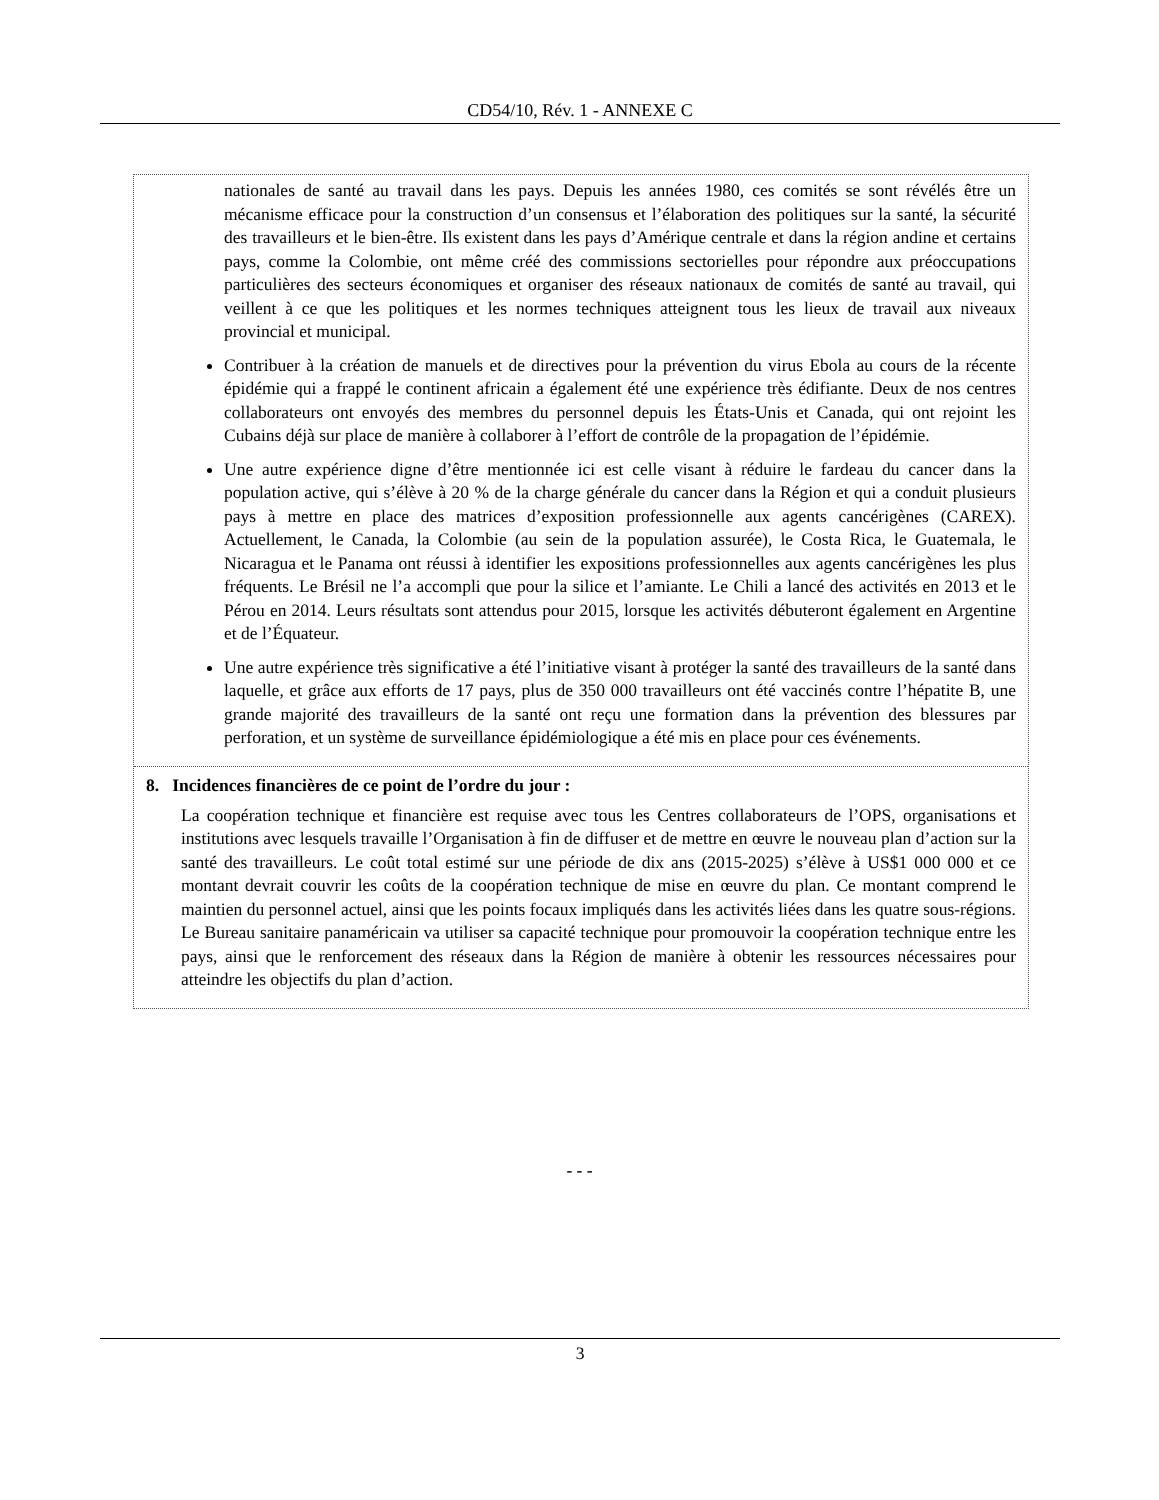CD54/10, Rév. 1 - ANNEXE C
nationales de santé au travail dans les pays. Depuis les années 1980, ces comités se sont révélés être un mécanisme efficace pour la construction d’un consensus et l’élaboration des politiques sur la santé, la sécurité des travailleurs et le bien-être. Ils existent dans les pays d’Amérique centrale et dans la région andine et certains pays, comme la Colombie, ont même créé des commissions sectorielles pour répondre aux préoccupations particulières des secteurs économiques et organiser des réseaux nationaux de comités de santé au travail, qui veillent à ce que les politiques et les normes techniques atteignent tous les lieux de travail aux niveaux provincial et municipal.
Contribuer à la création de manuels et de directives pour la prévention du virus Ebola au cours de la récente épidémie qui a frappé le continent africain a également été une expérience très édifiante. Deux de nos centres collaborateurs ont envoyés des membres du personnel depuis les États-Unis et Canada, qui ont rejoint les Cubains déjà sur place de manière à collaborer à l’effort de contrôle de la propagation de l’épidémie.
Une autre expérience digne d’être mentionnée ici est celle visant à réduire le fardeau du cancer dans la population active, qui s’élève à 20 % de la charge générale du cancer dans la Région et qui a conduit plusieurs pays à mettre en place des matrices d’exposition professionnelle aux agents cancérigènes (CAREX). Actuellement, le Canada, la Colombie (au sein de la population assurée), le Costa Rica, le Guatemala, le Nicaragua et le Panama ont réussi à identifier les expositions professionnelles aux agents cancérigènes les plus fréquents. Le Brésil ne l’a accompli que pour la silice et l’amiante. Le Chili a lancé des activités en 2013 et le Pérou en 2014. Leurs résultats sont attendus pour 2015, lorsque les activités débuteront également en Argentine et de l’Équateur.
Une autre expérience très significative a été l’initiative visant à protéger la santé des travailleurs de la santé dans laquelle, et grâce aux efforts de 17 pays, plus de 350 000 travailleurs ont été vaccinés contre l’hépatite B, une grande majorité des travailleurs de la santé ont reçu une formation dans la prévention des blessures par perforation, et un système de surveillance épidémiologique a été mis en place pour ces événements.
8. Incidences financières de ce point de l’ordre du jour :
La coopération technique et financière est requise avec tous les Centres collaborateurs de l’OPS, organisations et institutions avec lesquels travaille l’Organisation à fin de diffuser et de mettre en œuvre le nouveau plan d’action sur la santé des travailleurs. Le coût total estimé sur une période de dix ans (2015-2025) s’élève à US$1 000 000 et ce montant devrait couvrir les coûts de la coopération technique de mise en œuvre du plan. Ce montant comprend le maintien du personnel actuel, ainsi que les points focaux impliqués dans les activités liées dans les quatre sous-régions. Le Bureau sanitaire panaméricain va utiliser sa capacité technique pour promouvoir la coopération technique entre les pays, ainsi que le renforcement des réseaux dans la Région de manière à obtenir les ressources nécessaires pour atteindre les objectifs du plan d’action.
- - -
3